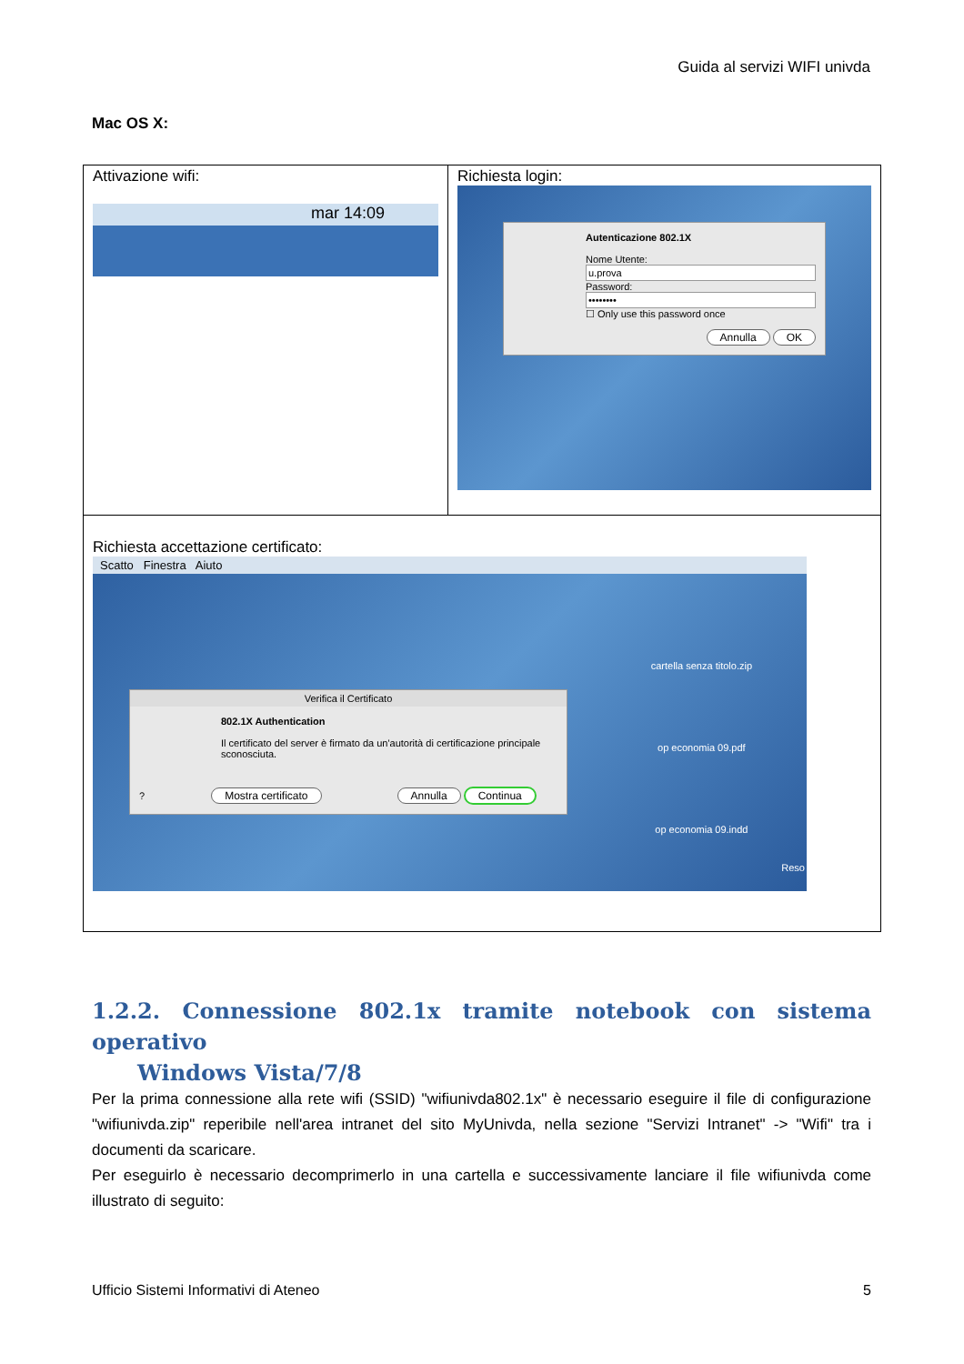Guida al servizi WIFI univda
Mac OS X:
| Attivazione wifi: mar 14:09 | Richiesta login: Autenticazione 802.1X Nome Utente: u.prova Password: •••••••• ☐ Only use this password once Annulla OK |
| Richiesta accettazione certificato: Scatto Finestra Aiuto cartella senza titolo.zip op economia 09.pdf op economia 09.indd Reso Verifica il Certificato 802.1X Authentication Il certificato del server è firmato da un'autorità di certificazione principale sconosciuta. ? Mostra certificato Annulla Continua | |
1.2.2. Connessione 802.1x tramite notebook con sistema operativo
Windows Vista/7/8
Per la prima connessione alla rete wifi (SSID) "wifiunivda802.1x" è necessario eseguire il file di configurazione "wifiunivda.zip" reperibile nell'area intranet del sito MyUnivda, nella sezione "Servizi Intranet" -> "Wifi" tra i documenti da scaricare.
Per eseguirlo è necessario decomprimerlo in una cartella e successivamente lanciare il file wifiunivda come illustrato di seguito:
Ufficio Sistemi Informativi di Ateneo 5